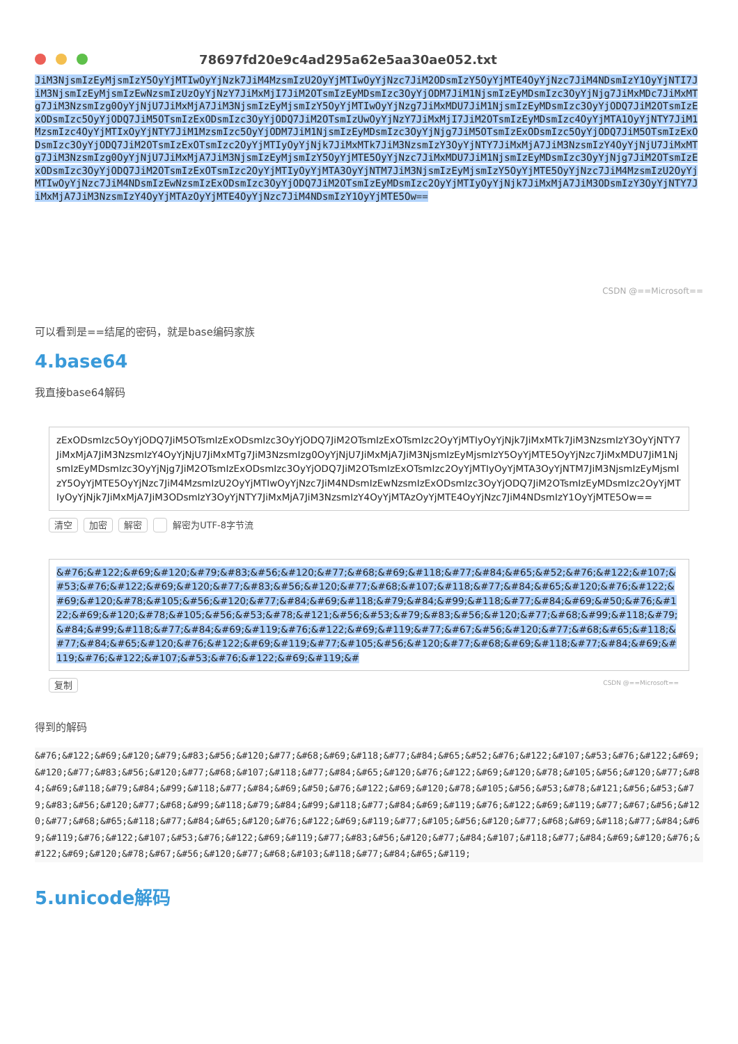78697fd20e9c4ad295a62e5aa30ae052.txt
JiM3NjsmIzEyMjsmIzY5OyYjMTIwOyYjNzk7JiM4MzsmIzU2OyYjMTIwOyYjNzc7JiM2ODsmIzY5OyYjMTE4OyYjNzc7JiM4NDsmIzY1OyYjNTI7JiM3NjsmIzEyMjsmIzEwNzsmIzUzOyYjNzY7JiMxMjI7JiM2OTsmIzEyMDsmIzc3OyYjODM7JiM1NjsmIzEyMDsmIzc3OyYjNjg7JiMxMDc7JiMxMTg7JiM3NzsmIzg0OyYjNjU7JiMxMjA7JiM3NjsmIzEyMjsmIzY5OyYjMTIwOyYjNzg7JiMxMDU7JiM1NjsmIzEyMDsmIzc3OyYjODQ7JiM2OTsmIzExODsmIzc5OyYjODQ7JiM5OTsmIzExODsmIzc3OyYjODQ7JiM2OTsmIzUwOyYjNzY7JiMxMjI7JiM2OTsmIzEyMDsmIzc4OyYjMTA1OyYjNTY7JiM1MzsmIzc4OyYjMTIxOyYjNTY7JiM1MzsmIzc5OyYjODM7JiM1NjsmIzEyMDsmIzc3OyYjNjg7JiM5OTsmIzExODsmIzc5OyYjODQ7JiM5OTsmIzExODsmIzc3OyYjODQ7JiM2OTsmIzExOTsmIzc2OyYjMTIyOyYjNjk7JiMxMTk7JiM3NzsmIzY3OyYjNTY7JiMxMjA7JiM3NzsmIzY4OyYjNjU7JiMxMTg7JiM3NzsmIzg0OyYjNjU7JiMxMjA7JiM3NjsmIzEyMjsmIzY5OyYjMTE5OyYjNzc7JiMxMDU7JiM1NjsmIzEyMDsmIzc3OyYjNjg7JiM2OTsmIzExODsmIzc3OyYjODQ7JiM2OTsmIzExOTsmIzc2OyYjMTIyOyYjMTA3OyYjNTM7JiM3NjsmIzEyMjsmIzY5OyYjMTE5OyYjNzc7JiM4MzsmIzU2OyYjMTIwOyYjNzc7JiM4NDsmIzEwNzsmIzExODsmIzc3OyYjODQ7JiM2OTsmIzEyMDsmIzc2OyYjMTIyOyYjNjk7JiMxMjA7JiM3ODsmIzY3OyYjNTY7JiMxMjA7JiM3NzsmIzY4OyYjMTAzOyYjMTE4OyYjNzc7JiM4NDsmIzY1OyYjMTE5Ow==
CSDN @==Microsoft==
可以看到是==结尾的密码，就是base编码家族
4.base64
我直接base64解码
zExODsmIzc5OyYjODQ7JiM5OTsmIzExODsmIzc3OyYjODQ7JiM2OTsmIzExOTsmIzc2OyYjMTIyOyYjNjk7JiMxMTk7JiM3NzsmIzY3OyYjNTY7JiMxMjA7JiM3NzsmIzY4OyYjNjU7JiMxMTg7JiM3NzsmIzg0OyYjNjU7JiMxMjA7JiM3NjsmIzEyMjsmIzY5OyYjMTE5OyYjNzc7JiMxMDU7JiM1NjsmIzEyMDsmIzc3OyYjNjg7JiM2OTsmIzExODsmIzc3OyYjODQ7JiM2OTsmIzExOTsmIzc2OyYjMTIyOyYjMTA3OyYjNTM7JiM3NjsmIzEyMjsmIzY5OyYjMTE5OyYjNzc7JiM4MzsmIzU2OyYjMTIwOyYjNzc7JiM4NDsmIzEwNzsmIzExODsmIzc3OyYjODQ7JiM2OTsmIzEyMDsmIzc2OyYjMTIyOyYjNjk7JiMxMjA7JiM3ODsmIzY3OyYjNTY7JiMxMjA7JiM3NzsmIzY4OyYjMTAzOyYjMTE4OyYjNzc7JiM4NDsmIzY1OyYjMTE5Ow==
清空 加密 解密 解密为UTF-8字节流
&#76;&#122;&#69;&#120;&#79;&#83;&#56;&#120;&#77;&#68;&#69;&#118;&#77;&#84;&#65;&#52;&#76;&#122;&#107;&#53;&#76;&#122;&#69;&#120;&#77;&#83;&#56;&#120;&#77;&#68;&#107;&#118;&#77;&#84;&#65;&#120;&#76;&#122;&#69;&#120;&#78;&#105;&#56;&#120;&#77;&#84;&#69;&#118;&#79;&#84;&#99;&#118;&#77;&#84;&#69;&#50;&#76;&#122;&#69;&#120;&#78;&#105;&#56;&#53;&#78;&#121;&#56;&#53;&#79;&#83;&#56;&#120;&#77;&#68;&#99;&#118;&#79;&#84;&#99;&#118;&#77;&#84;&#69;&#119;&#76;&#122;&#69;&#119;&#77;&#67;&#56;&#120;&#77;&#68;&#65;&#118;&#77;&#84;&#65;&#120;&#76;&#122;&#69;&#119;&#77;&#105;&#56;&#120;&#77;&#68;&#69;&#118;&#77;&#84;&#69;&#119;&#76;&#122;&#107;&#53;&#76;&#122;&#69;&#119;&#
复制 CSDN @==Microsoft==
得到的解码
&#76;&#122;&#69;&#120;&#79;&#83;&#56;&#120;&#77;&#68;&#69;&#118;&#77;&#84;&#65;&#52;&#76;&#122;&#107;&#53;&#76;&#122;&#69;&#120;&#77;&#83;&#56;&#120;&#77;&#68;&#107;&#118;&#77;&#84;&#65;&#120;&#76;&#122;&#69;&#120;&#78;&#105;&#56;&#120;&#77;&#84;&#69;&#118;&#79;&#84;&#99;&#118;&#77;&#84;&#69;&#50;&#76;&#122;&#69;&#120;&#78;&#105;&#56;&#53;&#78;&#121;&#56;&#53;&#79;&#83;&#56;&#120;&#77;&#68;&#99;&#118;&#79;&#84;&#99;&#118;&#77;&#84;&#69;&#119;&#76;&#122;&#69;&#119;&#77;&#67;&#56;&#120;&#77;&#68;&#65;&#118;&#77;&#84;&#65;&#120;&#76;&#122;&#69;&#119;&#77;&#105;&#56;&#120;&#77;&#68;&#69;&#118;&#77;&#84;&#69;&#119;&#76;&#122;&#107;&#53;&#76;&#122;&#69;&#119;&#77;&#83;&#56;&#120;&#77;&#84;&#107;&#118;&#77;&#84;&#69;&#120;&#76;&#122;&#69;&#120;&#78;&#67;&#56;&#120;&#77;&#68;&#103;&#118;&#77;&#84;&#65;&#119;
5.unicode解码